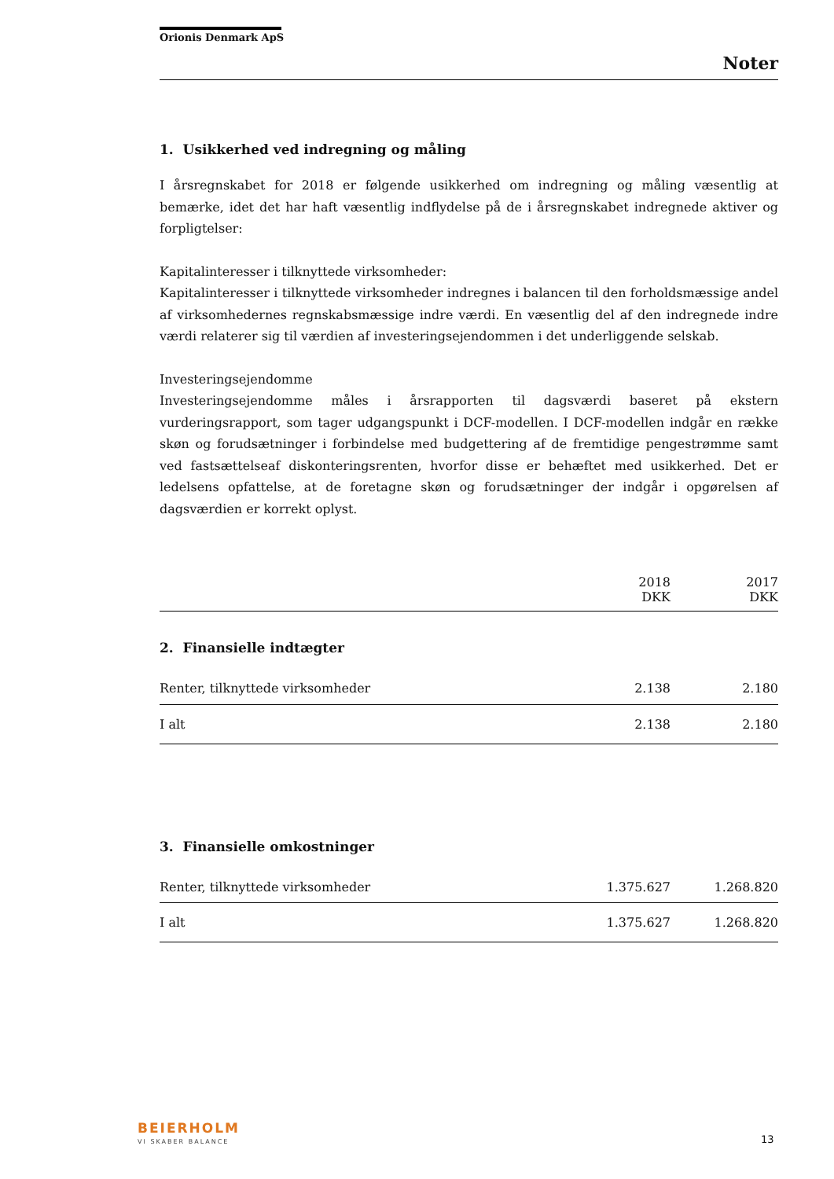Orionis Denmark ApS
Noter
1. Usikkerhed ved indregning og måling
I årsregnskabet for 2018 er følgende usikkerhed om indregning og måling væsentlig at bemærke, idet det har haft væsentlig indflydelse på de i årsregnskabet indregnede aktiver og forpligtelser:
Kapitalinteresser i tilknyttede virksomheder:
Kapitalinteresser i tilknyttede virksomheder indregnes i balancen til den forholdsmæssige andel af virksomhedernes regnskabsmæssige indre værdi. En væsentlig del af den indregnede indre værdi relaterer sig til værdien af investeringsejendommen i det underliggende selskab.
Investeringsejendomme
Investeringsejendomme måles i årsrapporten til dagsværdi baseret på ekstern vurderingsrapport, som tager udgangspunkt i DCF-modellen. I DCF-modellen indgår en række skøn og forudsætninger i forbindelse med budgettering af de fremtidige pengestrømme samt ved fastsættelseaf diskonteringsrenten, hvorfor disse er behæftet med usikkerhed. Det er ledelsens opfattelse, at de foretagne skøn og forudsætninger der indgår i opgørelsen af dagsværdien er korrekt oplyst.
| | 2018 DKK | 2017 DKK |
| --- | --- | --- |
2. Finansielle indtægter
| Renter, tilknyttede virksomheder | 2.138 | 2.180 |
| I alt | 2.138 | 2.180 |
3. Finansielle omkostninger
| Renter, tilknyttede virksomheder | 1.375.627 | 1.268.820 |
| I alt | 1.375.627 | 1.268.820 |
BEIERHOLM
VI SKABER BALANCE 13